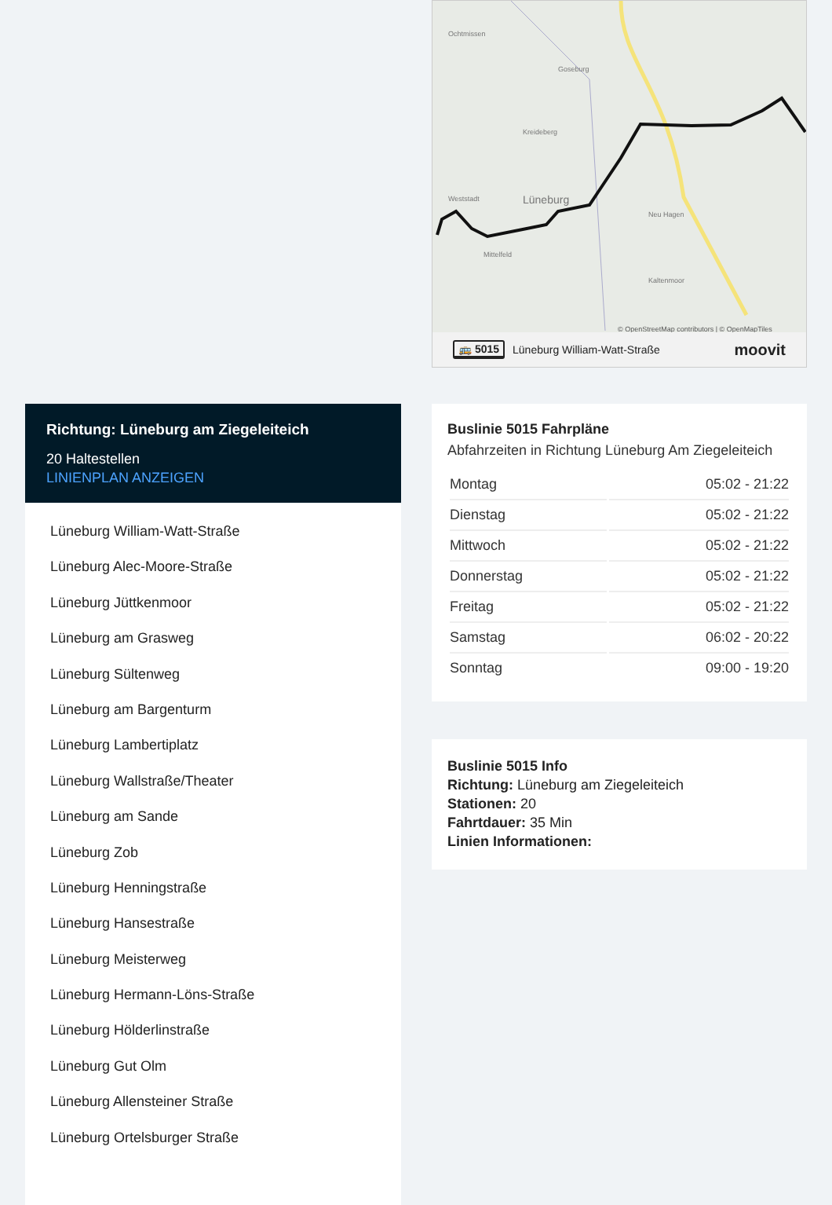Richtung: Lüneburg am Ziegeleiteich
20 Haltestellen
LINIENPLAN ANZEIGEN
Lüneburg William-Watt-Straße
Lüneburg Alec-Moore-Straße
Lüneburg Jüttkenmoor
Lüneburg am Grasweg
Lüneburg Sültenweg
Lüneburg am Bargenturm
Lüneburg Lambertiplatz
Lüneburg Wallstraße/Theater
Lüneburg am Sande
Lüneburg Zob
Lüneburg Henningstraße
Lüneburg Hansestraße
Lüneburg Meisterweg
Lüneburg Hermann-Löns-Straße
Lüneburg Hölderlinstraße
Lüneburg Gut Olm
Lüneburg Allensteiner Straße
Lüneburg Ortelsburger Straße
Ochtmissen
Goseburg
Kreideberg
Weststadt
Lüneburg
Mittelfeld
Neu Hagen
Kaltenmoor
© OpenStreetMap contributors | © OpenMapTiles
🚌 5015 Lüneburg William-Watt-Straße moovit
Buslinie 5015 Fahrpläne
Abfahrzeiten in Richtung Lüneburg Am Ziegeleiteich
| Montag | 05:02 - 21:22 |
| Dienstag | 05:02 - 21:22 |
| Mittwoch | 05:02 - 21:22 |
| Donnerstag | 05:02 - 21:22 |
| Freitag | 05:02 - 21:22 |
| Samstag | 06:02 - 20:22 |
| Sonntag | 09:00 - 19:20 |
Buslinie 5015 Info
Richtung: Lüneburg am Ziegeleiteich
Stationen: 20
Fahrtdauer: 35 Min
Linien Informationen: